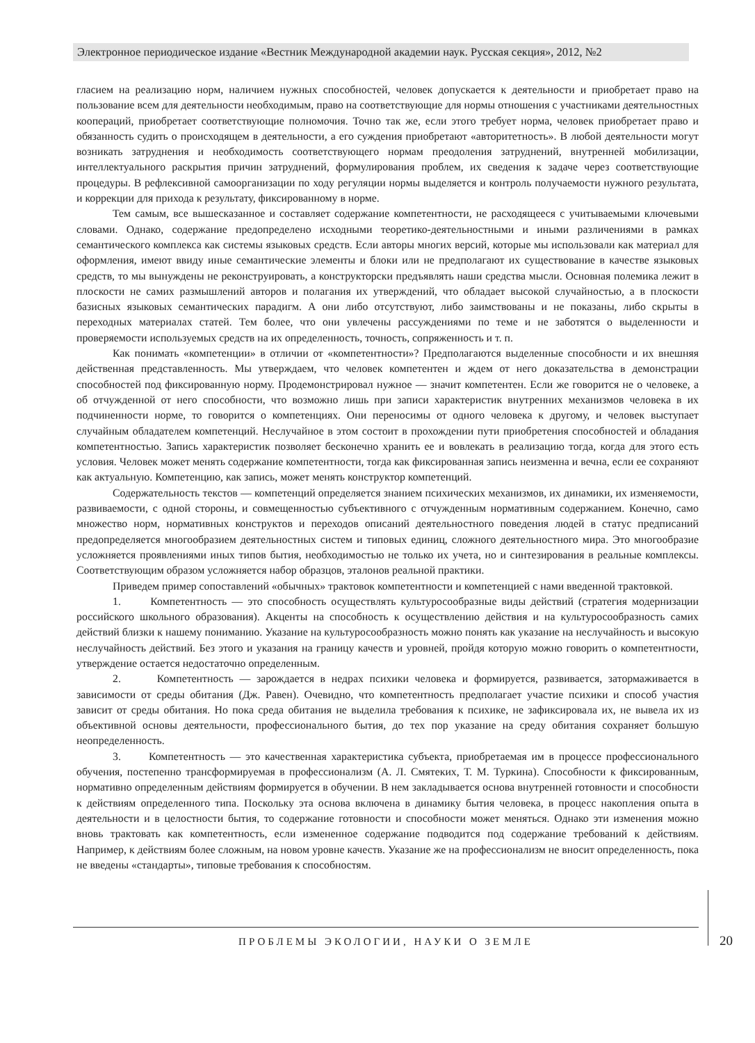Электронное периодическое издание «Вестник Международной академии наук. Русская секция», 2012, №2
гласием на реализацию норм, наличием нужных способностей, человек допускается к деятельности и приобретает право на пользование всем для деятельности необходимым, право на соответствующие для нормы отношения с участниками деятельностных коопераций, приобретает соответствующие полномочия. Точно так же, если этого требует норма, человек приобретает право и обязанность судить о происходящем в деятельности, а его суждения приобретают «авторитетность». В любой деятельности могут возникать затруднения и необходимость соответствующего нормам преодоления затруднений, внутренней мобилизации, интеллектуального раскрытия причин затруднений, формулирования проблем, их сведения к задаче через соответствующие процедуры. В рефлексивной самоорганизации по ходу регуляции нормы выделяется и контроль получаемости нужного результата, и коррекции для прихода к результату, фиксированному в норме.
Тем самым, все вышесказанное и составляет содержание компетентности, не расходящееся с учитываемыми ключевыми словами. Однако, содержание предопределено исходными теоретико-деятельностными и иными различениями в рамках семантического комплекса как системы языковых средств. Если авторы многих версий, которые мы использовали как материал для оформления, имеют ввиду иные семантические элементы и блоки или не предполагают их существование в качестве языковых средств, то мы вынуждены не реконструировать, а конструкторски предъявлять наши средства мысли. Основная полемика лежит в плоскости не самих размышлений авторов и полагания их утверждений, что обладает высокой случайностью, а в плоскости базисных языковых семантических парадигм. А они либо отсутствуют, либо заимствованы и не показаны, либо скрыты в переходных материалах статей. Тем более, что они увлечены рассуждениями по теме и не заботятся о выделенности и проверяемости используемых средств на их определенность, точность, сопряженность и т. п.
Как понимать «компетенции» в отличии от «компетентности»? Предполагаются выделенные способности и их внешняя действенная представленность. Мы утверждаем, что человек компетентен и ждем от него доказательства в демонстрации способностей под фиксированную норму. Продемонстрировал нужное — значит компетентен. Если же говорится не о человеке, а об отчужденной от него способности, что возможно лишь при записи характеристик внутренних механизмов человека в их подчиненности норме, то говорится о компетенциях. Они переносимы от одного человека к другому, и человек выступает случайным обладателем компетенций. Неслучайное в этом состоит в прохождении пути приобретения способностей и обладания компетентностью. Запись характеристик позволяет бесконечно хранить ее и вовлекать в реализацию тогда, когда для этого есть условия. Человек может менять содержание компетентности, тогда как фиксированная запись неизменна и вечна, если ее сохраняют как актуальную. Компетенцию, как запись, может менять конструктор компетенций.
Содержательность текстов — компетенций определяется знанием психических механизмов, их динамики, их изменяемости, развиваемости, с одной стороны, и совмещенностью субъективного с отчужденным нормативным содержанием. Конечно, само множество норм, нормативных конструктов и переходов описаний деятельностного поведения людей в статус предписаний предопределяется многообразием деятельностных систем и типовых единиц, сложного деятельностного мира. Это многообразие усложняется проявлениями иных типов бытия, необходимостью не только их учета, но и синтезирования в реальные комплексы. Соответствующим образом усложняется набор образцов, эталонов реальной практики.
Приведем пример сопоставлений «обычных» трактовок компетентности и компетенцией с нами введенной трактовкой.
1. Компетентность — это способность осуществлять культуросообразные виды действий (стратегия модернизации российского школьного образования). Акценты на способность к осуществлению действия и на культуросообразность самих действий близки к нашему пониманию. Указание на культуросообразность можно понять как указание на неслучайность и высокую неслучайность действий. Без этого и указания на границу качеств и уровней, пройдя которую можно говорить о компетентности, утверждение остается недостаточно определенным.
2. Компетентность — зарождается в недрах психики человека и формируется, развивается, затормаживается в зависимости от среды обитания (Дж. Равен). Очевидно, что компетентность предполагает участие психики и способ участия зависит от среды обитания. Но пока среда обитания не выделила требования к психике, не зафиксировала их, не вывела их из объективной основы деятельности, профессионального бытия, до тех пор указание на среду обитания сохраняет большую неопределенность.
3. Компетентность — это качественная характеристика субъекта, приобретаемая им в процессе профессионального обучения, постепенно трансформируемая в профессионализм (А. Л. Смятеких, Т. М. Туркина). Способности к фиксированным, нормативно определенным действиям формируется в обучении. В нем закладывается основа внутренней готовности и способности к действиям определенного типа. Поскольку эта основа включена в динамику бытия человека, в процесс накопления опыта в деятельности и в целостности бытия, то содержание готовности и способности может меняться. Однако эти изменения можно вновь трактовать как компетентность, если измененное содержание подводится под содержание требований к действиям. Например, к действиям более сложным, на новом уровне качеств. Указание же на профессионализм не вносит определенность, пока не введены «стандарты», типовые требования к способностям.
ПРОБЛЕМЫ ЭКОЛОГИИ, НАУКИ О ЗЕМЛЕ 20